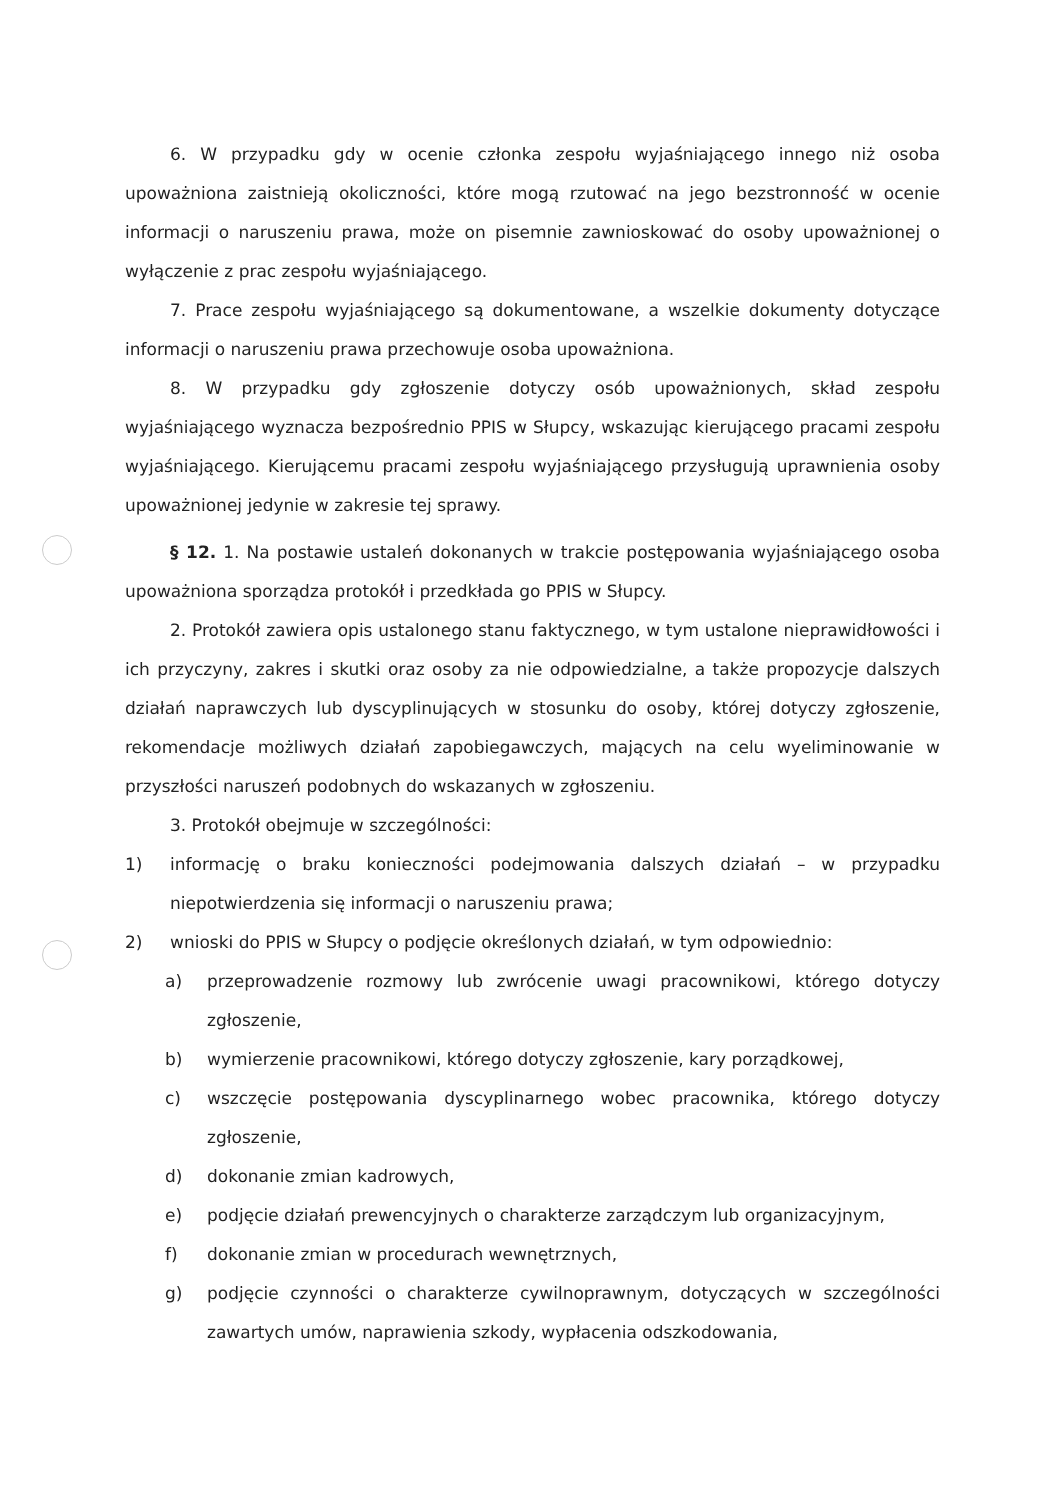6. W przypadku gdy w ocenie członka zespołu wyjaśniającego innego niż osoba upoważniona zaistnieją okoliczności, które mogą rzutować na jego bezstronność w ocenie informacji o naruszeniu prawa, może on pisemnie zawnioskować do osoby upoważnionej o wyłączenie z prac zespołu wyjaśniającego.
7. Prace zespołu wyjaśniającego są dokumentowane, a wszelkie dokumenty dotyczące informacji o naruszeniu prawa przechowuje osoba upoważniona.
8. W przypadku gdy zgłoszenie dotyczy osób upoważnionych, skład zespołu wyjaśniającego wyznacza bezpośrednio PPIS w Słupcy, wskazując kierującego pracami zespołu wyjaśniającego. Kierującemu pracami zespołu wyjaśniającego przysługują uprawnienia osoby upoważnionej jedynie w zakresie tej sprawy.
§ 12. 1. Na postawie ustaleń dokonanych w trakcie postępowania wyjaśniającego osoba upoważniona sporządza protokół i przedkłada go PPIS w Słupcy.
2. Protokół zawiera opis ustalonego stanu faktycznego, w tym ustalone nieprawidłowości i ich przyczyny, zakres i skutki oraz osoby za nie odpowiedzialne, a także propozycje dalszych działań naprawczych lub dyscyplinujących w stosunku do osoby, której dotyczy zgłoszenie, rekomendacje możliwych działań zapobiegawczych, mających na celu wyeliminowanie w przyszłości naruszeń podobnych do wskazanych w zgłoszeniu.
3. Protokół obejmuje w szczególności:
1) informację o braku konieczności podejmowania dalszych działań – w przypadku niepotwierdzenia się informacji o naruszeniu prawa;
2) wnioski do PPIS w Słupcy o podjęcie określonych działań, w tym odpowiednio:
a) przeprowadzenie rozmowy lub zwrócenie uwagi pracownikowi, którego dotyczy zgłoszenie,
b) wymierzenie pracownikowi, którego dotyczy zgłoszenie, kary porządkowej,
c) wszczęcie postępowania dyscyplinarnego wobec pracownika, którego dotyczy zgłoszenie,
d) dokonanie zmian kadrowych,
e) podjęcie działań prewencyjnych o charakterze zarządczym lub organizacyjnym,
f) dokonanie zmian w procedurach wewnętrznych,
g) podjęcie czynności o charakterze cywilnoprawnym, dotyczących w szczególności zawartych umów, naprawienia szkody, wypłacenia odszkodowania,